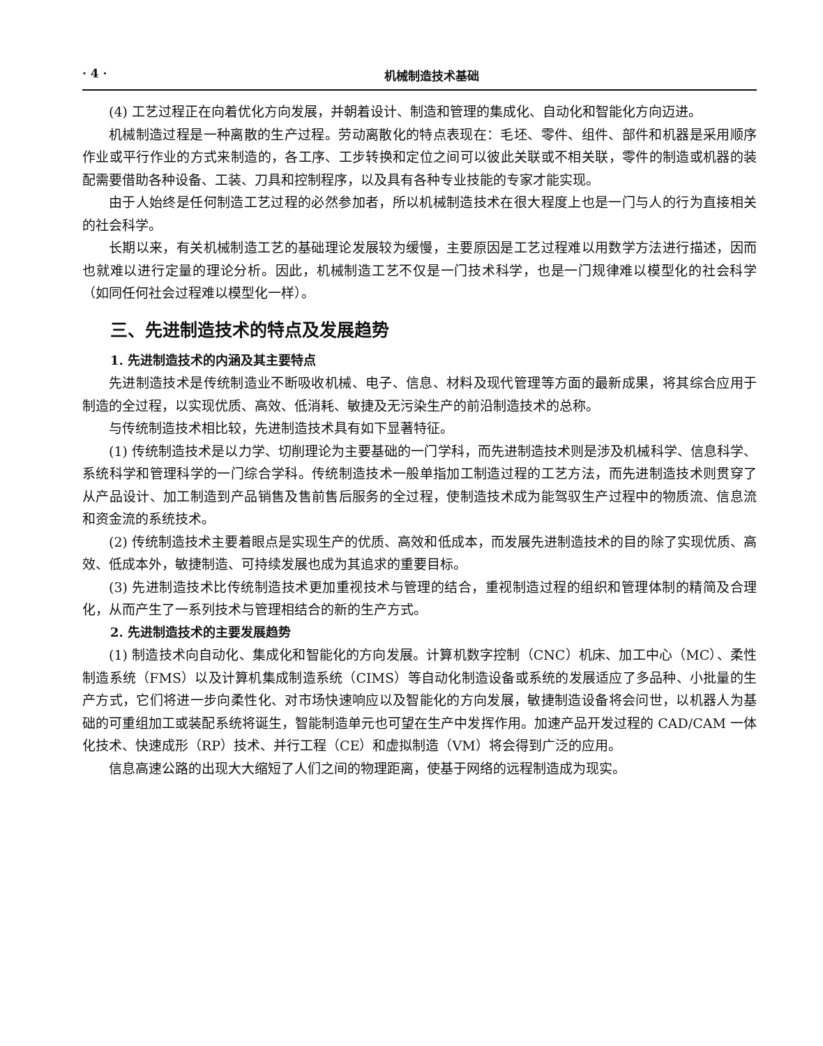· 4 · 机械制造技术基础
(4) 工艺过程正在向着优化方向发展，并朝着设计、制造和管理的集成化、自动化和智能化方向迈进。
机械制造过程是一种离散的生产过程。劳动离散化的特点表现在：毛坯、零件、组件、部件和机器是采用顺序作业或平行作业的方式来制造的，各工序、工步转换和定位之间可以彼此关联或不相关联，零件的制造或机器的装配需要借助各种设备、工装、刀具和控制程序，以及具有各种专业技能的专家才能实现。
由于人始终是任何制造工艺过程的必然参加者，所以机械制造技术在很大程度上也是一门与人的行为直接相关的社会科学。
长期以来，有关机械制造工艺的基础理论发展较为缓慢，主要原因是工艺过程难以用数学方法进行描述，因而也就难以进行定量的理论分析。因此，机械制造工艺不仅是一门技术科学，也是一门规律难以模型化的社会科学（如同任何社会过程难以模型化一样）。
三、先进制造技术的特点及发展趋势
1. 先进制造技术的内涵及其主要特点
先进制造技术是传统制造业不断吸收机械、电子、信息、材料及现代管理等方面的最新成果，将其综合应用于制造的全过程，以实现优质、高效、低消耗、敏捷及无污染生产的前沿制造技术的总称。
与传统制造技术相比较，先进制造技术具有如下显著特征。
(1) 传统制造技术是以力学、切削理论为主要基础的一门学科，而先进制造技术则是涉及机械科学、信息科学、系统科学和管理科学的一门综合学科。传统制造技术一般单指加工制造过程的工艺方法，而先进制造技术则贯穿了从产品设计、加工制造到产品销售及售前售后服务的全过程，使制造技术成为能驾驭生产过程中的物质流、信息流和资金流的系统技术。
(2) 传统制造技术主要着眼点是实现生产的优质、高效和低成本，而发展先进制造技术的目的除了实现优质、高效、低成本外，敏捷制造、可持续发展也成为其追求的重要目标。
(3) 先进制造技术比传统制造技术更加重视技术与管理的结合，重视制造过程的组织和管理体制的精简及合理化，从而产生了一系列技术与管理相结合的新的生产方式。
2. 先进制造技术的主要发展趋势
(1) 制造技术向自动化、集成化和智能化的方向发展。计算机数字控制（CNC）机床、加工中心（MC）、柔性制造系统（FMS）以及计算机集成制造系统（CIMS）等自动化制造设备或系统的发展适应了多品种、小批量的生产方式，它们将进一步向柔性化、对市场快速响应以及智能化的方向发展，敏捷制造设备将会问世，以机器人为基础的可重组加工或装配系统将诞生，智能制造单元也可望在生产中发挥作用。加速产品开发过程的 CAD/CAM 一体化技术、快速成形（RP）技术、并行工程（CE）和虚拟制造（VM）将会得到广泛的应用。
信息高速公路的出现大大缩短了人们之间的物理距离，使基于网络的远程制造成为现实。